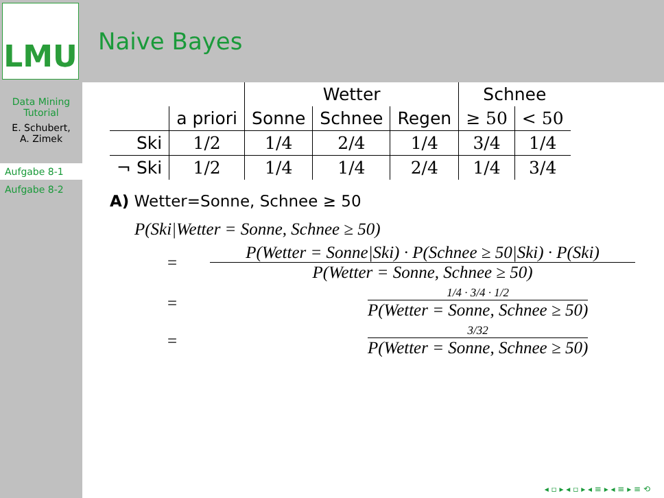LMU
Naive Bayes
Data Mining
Tutorial
E. Schubert,
A. Zimek
Aufgabe 8-1
Aufgabe 8-2
| | | Wetter | | | Schnee | |
| --- | --- | --- | --- | --- | --- | --- |
| | a priori | Sonne | Schnee | Regen | ≥ 50 | < 50 |
| Ski | 1/2 | 1/4 | 2/4 | 1/4 | 3/4 | 1/4 |
| ¬ Ski | 1/2 | 1/4 | 1/4 | 2/4 | 1/4 | 3/4 |
A) Wetter=Sonne, Schnee ≥ 50
P(Ski|Wetter = Sonne, Schnee ≥ 50)
=
P(Wetter = Sonne|Ski) · P(Schnee ≥ 50|Ski) · P(Ski)
P(Wetter = Sonne, Schnee ≥ 50)
=
1/4 · 3/4 · 1/2
P(Wetter = Sonne, Schnee ≥ 50)
=
3/32
P(Wetter = Sonne, Schnee ≥ 50)
◂ ▫ ▸ ◂ ▫ ▸ ◂ ≡ ▸ ◂ ≡ ▸ ≡ ⟲